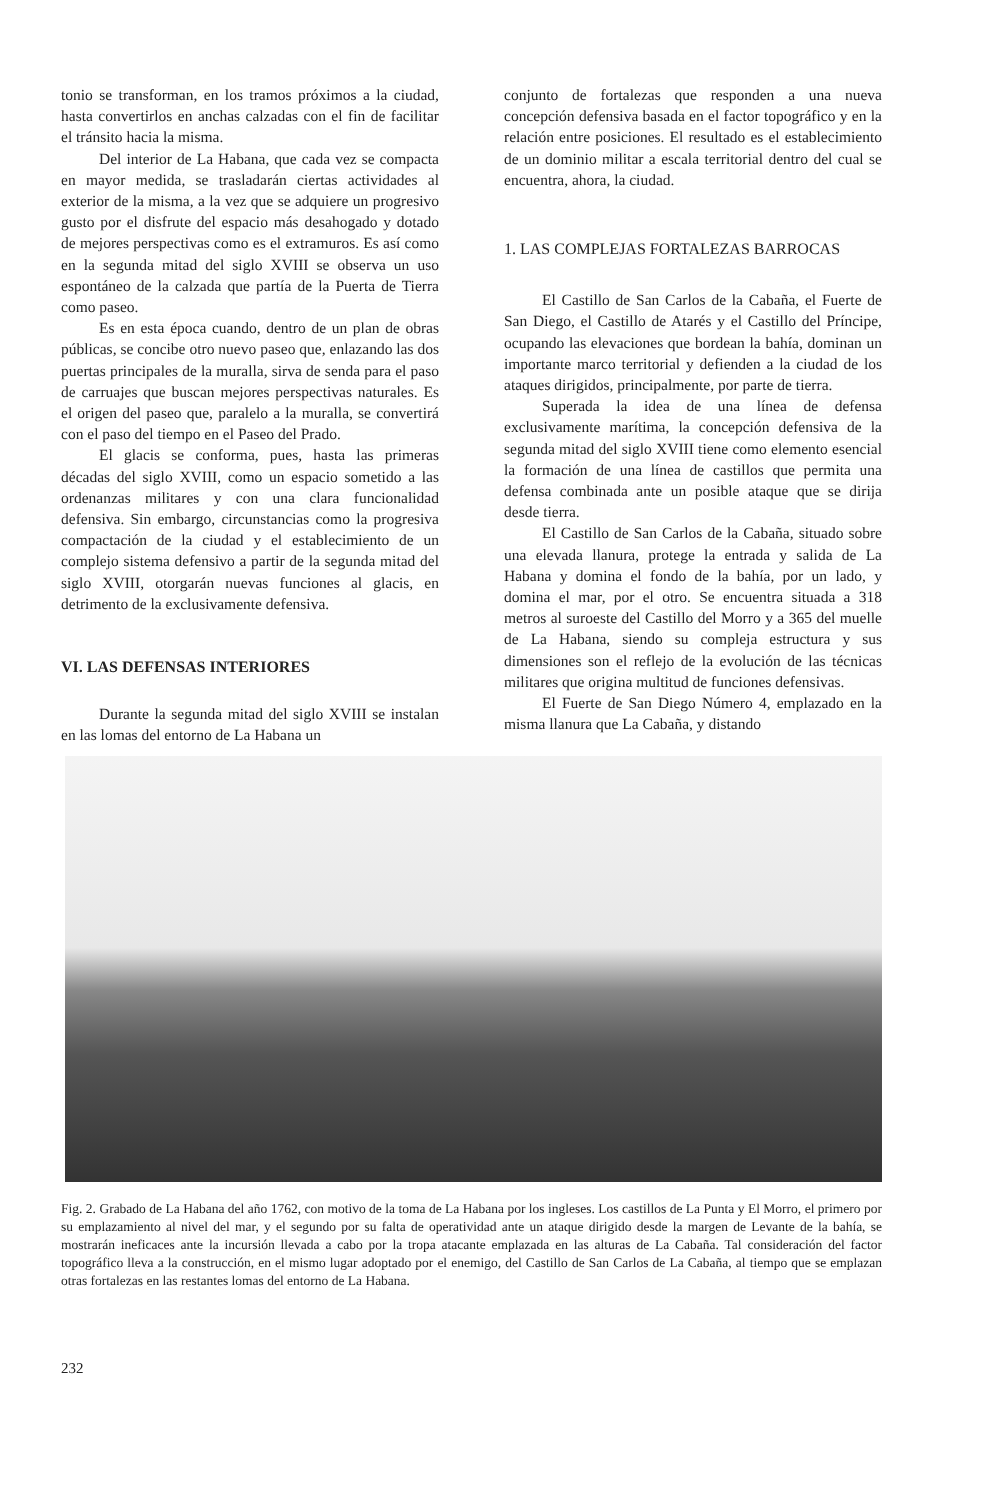tonio se transforman, en los tramos próximos a la ciudad, hasta convertirlos en anchas calzadas con el fin de facilitar el tránsito hacia la misma.
Del interior de La Habana, que cada vez se compacta en mayor medida, se trasladarán ciertas actividades al exterior de la misma, a la vez que se adquiere un progresivo gusto por el disfrute del espacio más desahogado y dotado de mejores perspectivas como es el extramuros. Es así como en la segunda mitad del siglo XVIII se observa un uso espontáneo de la calzada que partía de la Puerta de Tierra como paseo.
Es en esta época cuando, dentro de un plan de obras públicas, se concibe otro nuevo paseo que, enlazando las dos puertas principales de la muralla, sirva de senda para el paso de carruajes que buscan mejores perspectivas naturales. Es el origen del paseo que, paralelo a la muralla, se convertirá con el paso del tiempo en el Paseo del Prado.
El glacis se conforma, pues, hasta las primeras décadas del siglo XVIII, como un espacio sometido a las ordenanzas militares y con una clara funcionalidad defensiva. Sin embargo, circunstancias como la progresiva compactación de la ciudad y el establecimiento de un complejo sistema defensivo a partir de la segunda mitad del siglo XVIII, otorgarán nuevas funciones al glacis, en detrimento de la exclusivamente defensiva.
VI. LAS DEFENSAS INTERIORES
Durante la segunda mitad del siglo XVIII se instalan en las lomas del entorno de La Habana un
conjunto de fortalezas que responden a una nueva concepción defensiva basada en el factor topográfico y en la relación entre posiciones. El resultado es el establecimiento de un dominio militar a escala territorial dentro del cual se encuentra, ahora, la ciudad.
1. LAS COMPLEJAS FORTALEZAS BARROCAS
El Castillo de San Carlos de la Cabaña, el Fuerte de San Diego, el Castillo de Atarés y el Castillo del Príncipe, ocupando las elevaciones que bordean la bahía, dominan un importante marco territorial y defienden a la ciudad de los ataques dirigidos, principalmente, por parte de tierra.
Superada la idea de una línea de defensa exclusivamente marítima, la concepción defensiva de la segunda mitad del siglo XVIII tiene como elemento esencial la formación de una línea de castillos que permita una defensa combinada ante un posible ataque que se dirija desde tierra.
El Castillo de San Carlos de la Cabaña, situado sobre una elevada llanura, protege la entrada y salida de La Habana y domina el fondo de la bahía, por un lado, y domina el mar, por el otro. Se encuentra situada a 318 metros al suroeste del Castillo del Morro y a 365 del muelle de La Habana, siendo su compleja estructura y sus dimensiones son el reflejo de la evolución de las técnicas militares que origina multitud de funciones defensivas.
El Fuerte de San Diego Número 4, emplazado en la misma llanura que La Cabaña, y distando
Fig. 2. Grabado de La Habana del año 1762, con motivo de la toma de La Habana por los ingleses. Los castillos de La Punta y El Morro, el primero por su emplazamiento al nivel del mar, y el segundo por su falta de operatividad ante un ataque dirigido desde la margen de Levante de la bahía, se mostrarán ineficaces ante la incursión llevada a cabo por la tropa atacante emplazada en las alturas de La Cabaña. Tal consideración del factor topográfico lleva a la construcción, en el mismo lugar adoptado por el enemigo, del Castillo de San Carlos de La Cabaña, al tiempo que se emplazan otras fortalezas en las restantes lomas del entorno de La Habana.
232